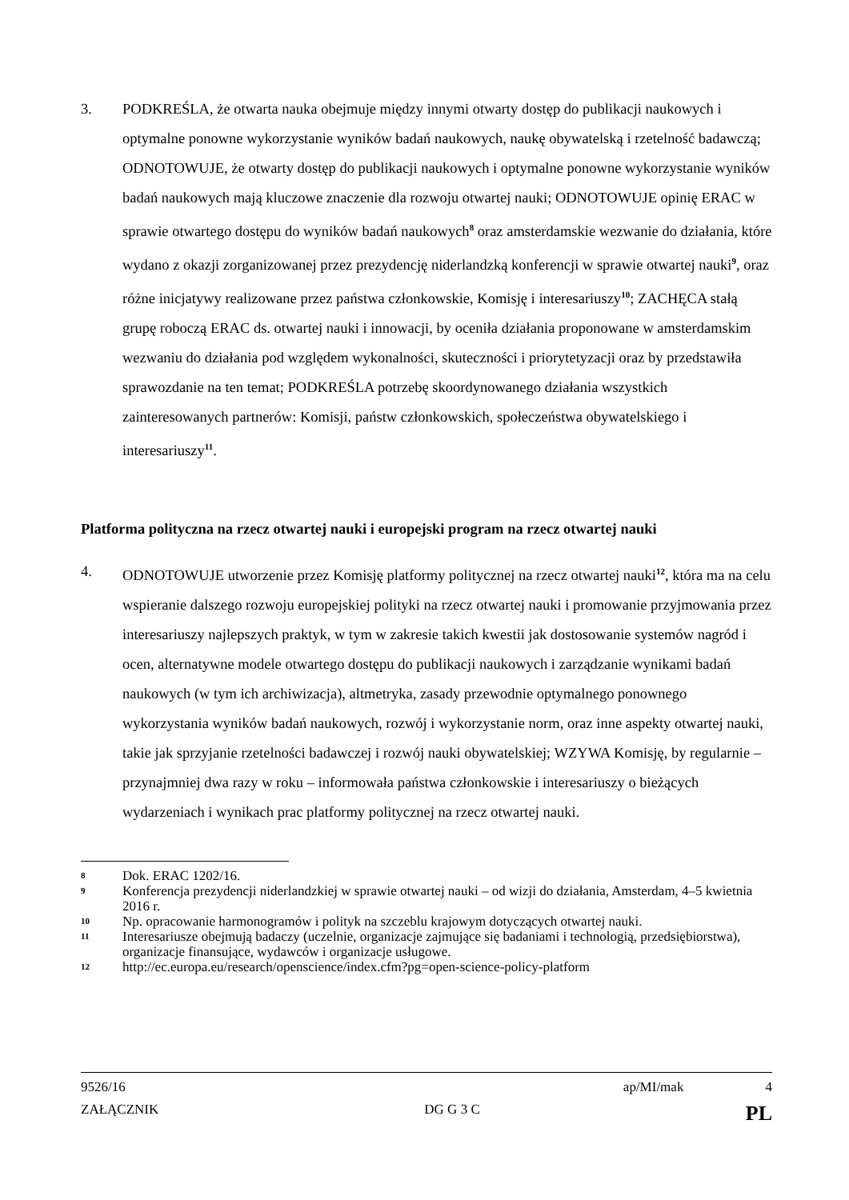3. PODKREŚLA, że otwarta nauka obejmuje między innymi otwarty dostęp do publikacji naukowych i optymalne ponowne wykorzystanie wyników badań naukowych, naukę obywatelską i rzetelność badawczą; ODNOTOWUJE, że otwarty dostęp do publikacji naukowych i optymalne ponowne wykorzystanie wyników badań naukowych mają kluczowe znaczenie dla rozwoju otwartej nauki; ODNOTOWUJE opinię ERAC w sprawie otwartego dostępu do wyników badań naukowych<sup>8</sup> oraz amsterdamskie wezwanie do działania, które wydano z okazji zorganizowanej przez prezydencję niderlandzką konferencji w sprawie otwartej nauki<sup>9</sup>, oraz różne inicjatywy realizowane przez państwa członkowskie, Komisję i interesariuszy<sup>10</sup>; ZACHĘCA stałą grupę roboczą ERAC ds. otwartej nauki i innowacji, by oceniła działania proponowane w amsterdamskim wezwaniu do działania pod względem wykonalności, skuteczności i priorytetyzacji oraz by przedstawiła sprawozdanie na ten temat; PODKREŚLA potrzebę skoordynowanego działania wszystkich zainteresowanych partnerów: Komisji, państw członkowskich, społeczeństwa obywatelskiego i interesariuszy<sup>11</sup>.
Platforma polityczna na rzecz otwartej nauki i europejski program na rzecz otwartej nauki
4. ODNOTOWUJE utworzenie przez Komisję platformy politycznej na rzecz otwartej nauki<sup>12</sup>, która ma na celu wspieranie dalszego rozwoju europejskiej polityki na rzecz otwartej nauki i promowanie przyjmowania przez interesariuszy najlepszych praktyk, w tym w zakresie takich kwestii jak dostosowanie systemów nagród i ocen, alternatywne modele otwartego dostępu do publikacji naukowych i zarządzanie wynikami badań naukowych (w tym ich archiwizacja), altmetryka, zasady przewodnie optymalnego ponownego wykorzystania wyników badań naukowych, rozwój i wykorzystanie norm, oraz inne aspekty otwartej nauki, takie jak sprzyjanie rzetelności badawczej i rozwój nauki obywatelskiej; WZYWA Komisję, by regularnie – przynajmniej dwa razy w roku – informowała państwa członkowskie i interesariuszy o bieżących wydarzeniach i wynikach prac platformy politycznej na rzecz otwartej nauki.
8
Dok. ERAC 1202/16.
9
Konferencja prezydencji niderlandzkiej w sprawie otwartej nauki – od wizji do działania, Amsterdam, 4–5 kwietnia 2016 r.
10
Np. opracowanie harmonogramów i polityk na szczeblu krajowym dotyczących otwartej nauki.
11
Interesariusze obejmują badaczy (uczelnie, organizacje zajmujące się badaniami i technologią, przedsiębiorstwa), organizacje finansujące, wydawców i organizacje usługowe.
12
http://ec.europa.eu/research/openscience/index.cfm?pg=open-science-policy-platform
9526/16 ap/MI/mak 4
ZAŁĄCZNIK DG G 3 C PL